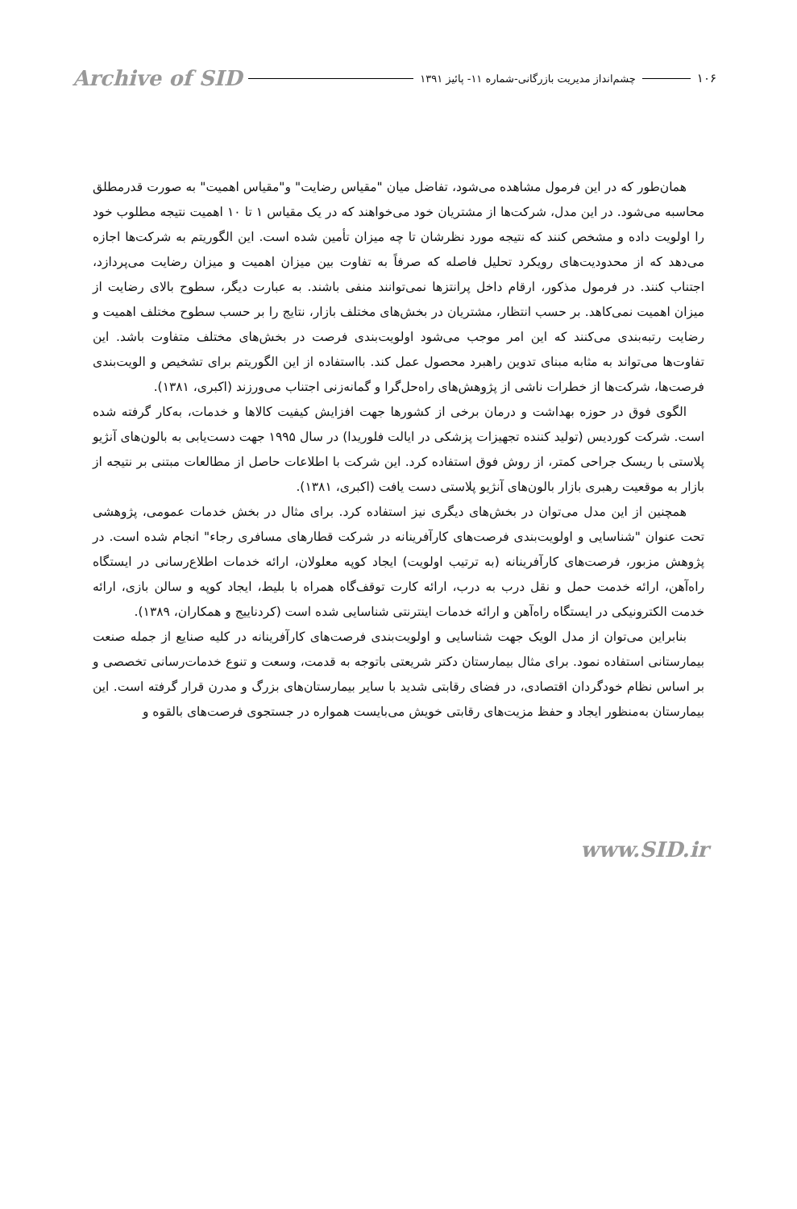۱۰۶ چشم‌انداز مدیریت بازرگانی-شماره ۱۱- پائیز ۱۳۹۱ Archive of SID
همان‌طور که در این فرمول مشاهده می‌شود، تفاضل میان "مقیاس رضایت" و"مقیاس اهمیت" به صورت قدرمطلق محاسبه می‌شود. در این مدل، شرکت‌ها از مشتریان خود می‌خواهند که در یک مقیاس ۱ تا ۱۰ اهمیت نتیجه مطلوب خود را اولویت داده و مشخص کنند که نتیجه مورد نظرشان تا چه میزان تأمین شده است. این الگوریتم به شرکت‌ها اجازه می‌دهد که از محدودیت‌های رویکرد تحلیل فاصله که صرفاً به تفاوت بین میزان اهمیت و میزان رضایت می‌پردازد، اجتناب کنند. در فرمول مذکور، ارقام داخل پرانتزها نمی‌توانند منفی باشند. به عبارت دیگر، سطوح بالای رضایت از میزان اهمیت نمی‌کاهد. بر حسب انتظار، مشتریان در بخش‌های مختلف بازار، نتایج را بر حسب سطوح مختلف اهمیت و رضایت رتبه‌بندی می‌کنند که این امر موجب می‌شود اولویت‌بندی فرصت در بخش‌های مختلف متفاوت باشد. این تفاوت‌ها می‌تواند به مثابه مبنای تدوین راهبرد محصول عمل کند. بااستفاده از این الگوریتم برای تشخیص و الویت‌بندی فرصت‌ها، شرکت‌ها از خطرات ناشی از پژوهش‌های راه‌حل‌گرا و گمانه‌زنی اجتناب می‌ورزند (اکبری، ۱۳۸۱).
الگوی فوق در حوزه بهداشت و درمان برخی از کشورها جهت افزایش کیفیت کالاها و خدمات، به‌کار گرفته شده است. شرکت کوردیس (تولید کننده تجهیزات پزشکی در ایالت فلوریدا) در سال ۱۹۹۵ جهت دست‌یابی به بالون‌های آنژیو پلاستی با ریسک جراحی کمتر، از روش فوق استفاده کرد. این شرکت با اطلاعات حاصل از مطالعات مبتنی بر نتیجه از بازار به موقعیت رهبری بازار بالون‌های آنژیو پلاستی دست یافت (اکبری، ۱۳۸۱).
همچنین از این مدل می‌توان در بخش‌های دیگری نیز استفاده کرد. برای مثال در بخش خدمات عمومی، پژوهشی تحت عنوان "شناسایی و اولویت‌بندی فرصت‌های کارآفرینانه در شرکت قطارهای مسافری رجاء" انجام شده است. در پژوهش مزبور، فرصت‌های کارآفرینانه (به ترتیب اولویت) ایجاد کوپه معلولان، ارائه خدمات اطلاع‌رسانی در ایستگاه راه‌آهن، ارائه خدمت حمل و نقل درب به درب، ارائه کارت توقف‌گاه همراه با بلیط، ایجاد کوپه و سالن بازی، ارائه خدمت الکترونیکی در ایستگاه راه‌آهن و ارائه خدمات اینترنتی شناسایی شده است (کردناییج و همکاران، ۱۳۸۹).
بنابراین می‌توان از مدل الویک جهت شناسایی و اولویت‌بندی فرصت‌های کارآفرینانه در کلیه صنایع از جمله صنعت بیمارستانی استفاده نمود. برای مثال بیمارستان دکتر شریعتی باتوجه به قدمت، وسعت و تنوع خدمات‌رسانی تخصصی و بر اساس نظام خودگردان اقتصادی، در فضای رقابتی شدید با سایر بیمارستان‌های بزرگ و مدرن قرار گرفته است. این بیمارستان به‌منظور ایجاد و حفظ مزیت‌های رقابتی خویش می‌بایست همواره در جستجوی فرصت‌های بالقوه و
www.SID.ir